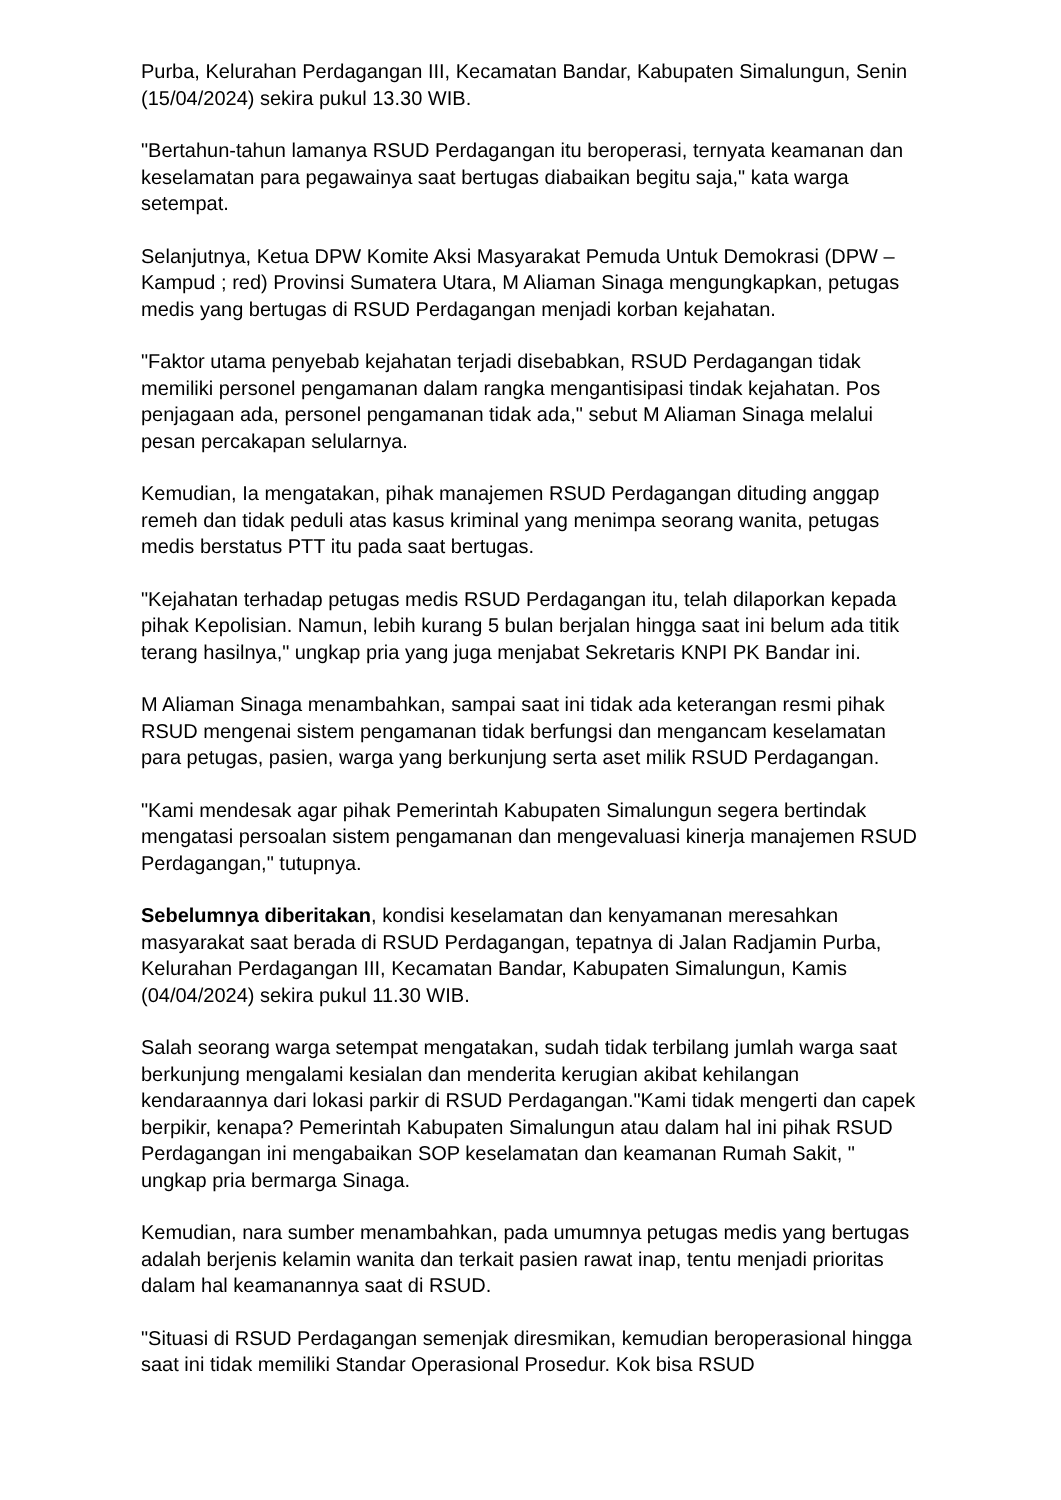Purba, Kelurahan Perdagangan III, Kecamatan Bandar, Kabupaten Simalungun, Senin (15/04/2024) sekira pukul 13.30 WIB.
"Bertahun-tahun lamanya RSUD Perdagangan itu beroperasi, ternyata keamanan dan keselamatan para pegawainya saat bertugas diabaikan begitu saja," kata warga setempat.
Selanjutnya, Ketua DPW Komite Aksi Masyarakat Pemuda Untuk Demokrasi (DPW – Kampud ; red) Provinsi Sumatera Utara, M Aliaman Sinaga mengungkapkan, petugas medis yang bertugas di RSUD Perdagangan menjadi korban kejahatan.
"Faktor utama penyebab kejahatan terjadi disebabkan, RSUD Perdagangan tidak memiliki personel pengamanan dalam rangka mengantisipasi tindak kejahatan. Pos penjagaan ada, personel pengamanan tidak ada," sebut M Aliaman Sinaga melalui pesan percakapan selularnya.
Kemudian, Ia mengatakan, pihak manajemen RSUD Perdagangan dituding anggap remeh dan tidak peduli atas kasus kriminal yang menimpa seorang wanita, petugas medis berstatus PTT itu pada saat bertugas.
"Kejahatan terhadap petugas medis RSUD Perdagangan itu, telah dilaporkan kepada pihak Kepolisian. Namun, lebih kurang 5 bulan berjalan hingga saat ini belum ada titik terang hasilnya," ungkap pria yang juga menjabat Sekretaris KNPI PK Bandar ini.
M Aliaman Sinaga menambahkan, sampai saat ini tidak ada keterangan resmi pihak RSUD mengenai sistem pengamanan tidak berfungsi dan mengancam keselamatan para petugas, pasien, warga yang berkunjung serta aset milik RSUD Perdagangan.
"Kami mendesak agar pihak Pemerintah Kabupaten Simalungun segera bertindak mengatasi persoalan sistem pengamanan dan mengevaluasi kinerja manajemen RSUD Perdagangan," tutupnya.
Sebelumnya diberitakan, kondisi keselamatan dan kenyamanan meresahkan masyarakat saat berada di RSUD Perdagangan, tepatnya di Jalan Radjamin Purba, Kelurahan Perdagangan III, Kecamatan Bandar, Kabupaten Simalungun, Kamis (04/04/2024) sekira pukul 11.30 WIB.
Salah seorang warga setempat mengatakan, sudah tidak terbilang jumlah warga saat berkunjung mengalami kesialan dan menderita kerugian akibat kehilangan kendaraannya dari lokasi parkir di RSUD Perdagangan."Kami tidak mengerti dan capek berpikir, kenapa? Pemerintah Kabupaten Simalungun atau dalam hal ini pihak RSUD Perdagangan ini mengabaikan SOP keselamatan dan keamanan Rumah Sakit, " ungkap pria bermarga Sinaga.
Kemudian, nara sumber menambahkan, pada umumnya petugas medis yang bertugas adalah berjenis kelamin wanita dan terkait pasien rawat inap, tentu menjadi prioritas dalam hal keamanannya saat di RSUD.
"Situasi di RSUD Perdagangan semenjak diresmikan, kemudian beroperasional hingga saat ini tidak memiliki Standar Operasional Prosedur. Kok bisa RSUD